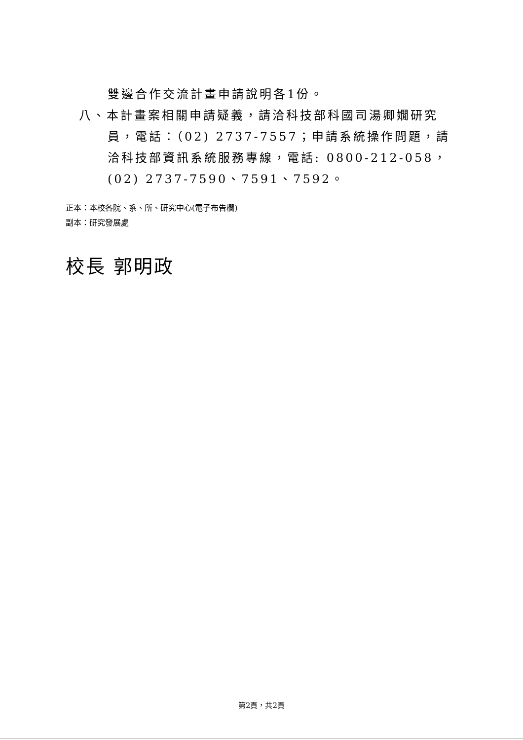雙邊合作交流計畫申請說明各1份。
八、本計畫案相關申請疑義，請洽科技部科國司湯卿嫺研究員，電話：（02) 2737-7557；申請系統操作問題，請洽科技部資訊系統服務專線，電話: 0800-212-058，(02) 2737-7590、7591、7592。
正本：本校各院、系、所、研究中心(電子布告欄)
副本：研究發展處
校長 郭明政
第2頁，共2頁